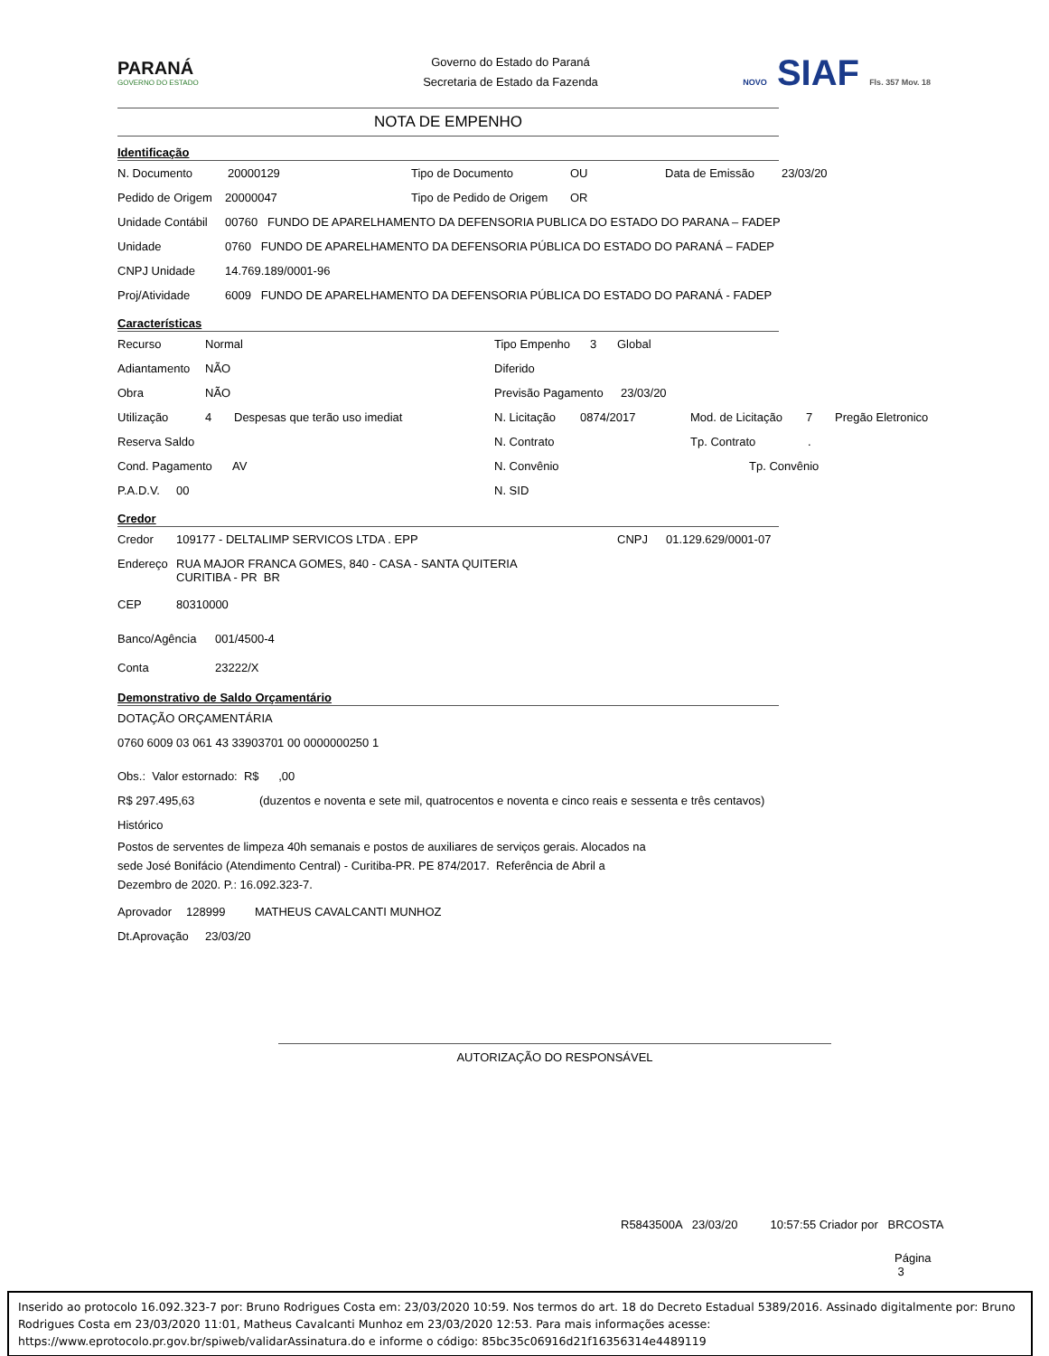PARANÁ
GOVERNO DO ESTADO
Governo do Estado do Paraná
Secretaria de Estado da Fazenda
NOVO SIAF Fls. 357 Mov. 18
NOTA DE EMPENHO
Identificação
N. Documento 20000129 Tipo de Documento OU Data de Emissão 23/03/20
Pedido de Origem 20000047 Tipo de Pedido de Origem OR
Unidade Contábil 00760 FUNDO DE APARELHAMENTO DA DEFENSORIA PUBLICA DO ESTADO DO PARANA – FADEP
Unidade 0760 FUNDO DE APARELHAMENTO DA DEFENSORIA PÚBLICA DO ESTADO DO PARANÁ – FADEP
CNPJ Unidade 14.769.189/0001-96
Proj/Atividade 6009 FUNDO DE APARELHAMENTO DA DEFENSORIA PÚBLICA DO ESTADO DO PARANÁ - FADEP
Características
Recurso Normal Tipo Empenho 3 Global
Adiantamento NÃO Diferido
Obra NÃO Previsão Pagamento 23/03/20
Utilização 4 Despesas que terão uso imediat N. Licitação 0874/2017 Mod. de Licitação 7 Pregão Eletronico
Reserva Saldo N. Contrato Tp. Contrato.
Cond. Pagamento AV N. Convênio Tp. Convênio
P.A.D.V. 00 N. SID
Credor
Credor 109177 - DELTALIMP SERVICOS LTDA . EPP CNPJ 01.129.629/0001-07
Endereço RUA MAJOR FRANCA GOMES, 840 - CASA - SANTA QUITERIA
CURITIBA - PR BR
CEP 80310000
Banco/Agência 001/4500-4
Conta 23222/X
Demonstrativo de Saldo Orçamentário
DOTAÇÃO ORÇAMENTÁRIA
0760 6009 03 061 43 33903701 00 0000000250 1
Obs.: Valor estornado: R$ ,00
R$ 297.495,63 (duzentos e noventa e sete mil, quatrocentos e noventa e cinco reais e sessenta e três centavos)
Histórico
Postos de serventes de limpeza 40h semanais e postos de auxiliares de serviços gerais. Alocados na sede José Bonifácio (Atendimento Central) - Curitiba-PR. PE 874/2017. Referência de Abril a Dezembro de 2020. P.: 16.092.323-7.
Aprovador 128999 MATHEUS CAVALCANTI MUNHOZ
Dt.Aprovação 23/03/20
AUTORIZAÇÃO DO RESPONSÁVEL
R5843500A 23/03/20 10:57:55 Criador por BRCOSTA
Página 3
Inserido ao protocolo 16.092.323-7 por: Bruno Rodrigues Costa em: 23/03/2020 10:59. Nos termos do art. 18 do Decreto Estadual 5389/2016. Assinado digitalmente por: Bruno Rodrigues Costa em 23/03/2020 11:01, Matheus Cavalcanti Munhoz em 23/03/2020 12:53. Para mais informações acesse: https://www.eprotocolo.pr.gov.br/spiweb/validarAssinatura.do e informe o código: 85bc35c06916d21f16356314e4489119